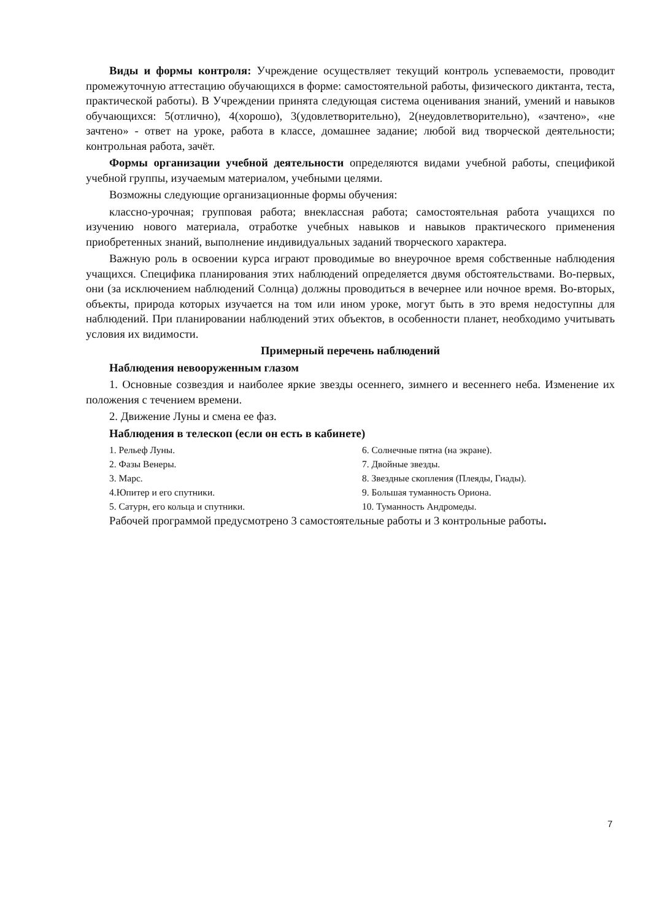Виды и формы контроля: Учреждение осуществляет текущий контроль успеваемости, проводит промежуточную аттестацию обучающихся в форме: самостоятельной работы, физического диктанта, теста, практической работы). В Учреждении принята следующая система оценивания знаний, умений и навыков обучающихся: 5(отлично), 4(хорошо), 3(удовлетворительно), 2(неудовлетворительно), «зачтено», «не зачтено» - ответ на уроке, работа в классе, домашнее задание; любой вид творческой деятельности; контрольная работа, зачёт.
Формы организации учебной деятельности определяются видами учебной работы, спецификой учебной группы, изучаемым материалом, учебными целями.
Возможны следующие организационные формы обучения:
классно-урочная; групповая работа; внеклассная работа; самостоятельная работа учащихся по изучению нового материала, отработке учебных навыков и навыков практического применения приобретенных знаний, выполнение индивидуальных заданий творческого характера.
Важную роль в освоении курса играют проводимые во внеурочное время собственные наблюдения учащихся. Специфика планирования этих наблюдений определяется двумя обстоятельствами. Во-первых, они (за исключением наблюдений Солнца) должны проводиться в вечернее или ночное время. Во-вторых, объекты, природа которых изучается на том или ином уроке, могут быть в это время недоступны для наблюдений. При планировании наблюдений этих объектов, в особенности планет, необходимо учитывать условия их видимости.
Примерный перечень наблюдений
Наблюдения невооруженным глазом
1. Основные созвездия и наиболее яркие звезды осеннего, зимнего и весеннего неба. Изменение их положения с течением времени.
2. Движение Луны и смена ее фаз.
Наблюдения в телескоп (если он есть в кабинете)
1. Рельеф Луны.
2. Фазы Венеры.
3. Марс.
4.Юпитер и его спутники.
5. Сатурн, его кольца и спутники.
6. Солнечные пятна (на экране).
7. Двойные звезды.
8. Звездные скопления (Плеяды, Гиады).
9. Большая туманность Ориона.
10. Туманность Андромеды.
Рабочей программой предусмотрено 3 самостоятельные работы и 3 контрольные работы.
7